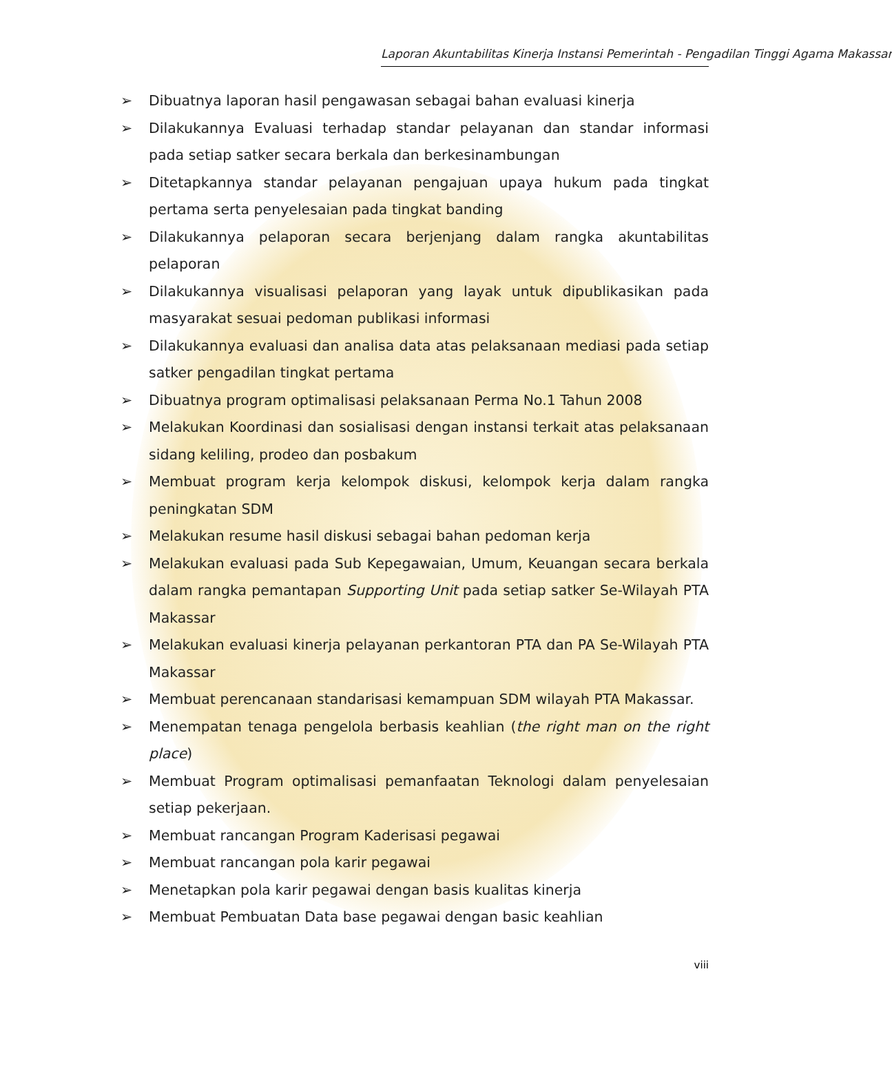Laporan Akuntabilitas Kinerja Instansi Pemerintah - Pengadilan Tinggi Agama Makassar
➢ Dibuatnya laporan hasil pengawasan sebagai bahan evaluasi kinerja
➢ Dilakukannya Evaluasi terhadap standar pelayanan dan standar informasi pada setiap satker secara berkala dan berkesinambungan
➢ Ditetapkannya standar pelayanan pengajuan upaya hukum pada tingkat pertama serta penyelesaian pada tingkat banding
➢ Dilakukannya pelaporan secara berjenjang dalam rangka akuntabilitas pelaporan
➢ Dilakukannya visualisasi pelaporan yang layak untuk dipublikasikan pada masyarakat sesuai pedoman publikasi informasi
➢ Dilakukannya evaluasi dan analisa data atas pelaksanaan mediasi pada setiap satker pengadilan tingkat pertama
➢ Dibuatnya program optimalisasi pelaksanaan Perma No.1 Tahun 2008
➢ Melakukan Koordinasi dan sosialisasi dengan instansi terkait atas pelaksanaan sidang keliling, prodeo dan posbakum
➢ Membuat program kerja kelompok diskusi, kelompok kerja dalam rangka peningkatan SDM
➢ Melakukan resume hasil diskusi sebagai bahan pedoman kerja
➢ Melakukan evaluasi pada Sub Kepegawaian, Umum, Keuangan secara berkala dalam rangka pemantapan Supporting Unit pada setiap satker Se-Wilayah PTA Makassar
➢ Melakukan evaluasi kinerja pelayanan perkantoran PTA dan PA Se-Wilayah PTA Makassar
➢ Membuat perencanaan standarisasi kemampuan SDM wilayah PTA Makassar.
➢ Menempatan tenaga pengelola berbasis keahlian (the right man on the right place)
➢ Membuat Program optimalisasi pemanfaatan Teknologi dalam penyelesaian setiap pekerjaan.
➢ Membuat rancangan Program Kaderisasi pegawai
➢ Membuat rancangan pola karir pegawai
➢ Menetapkan pola karir pegawai dengan basis kualitas kinerja
➢ Membuat Pembuatan Data base pegawai dengan basic keahlian
viii